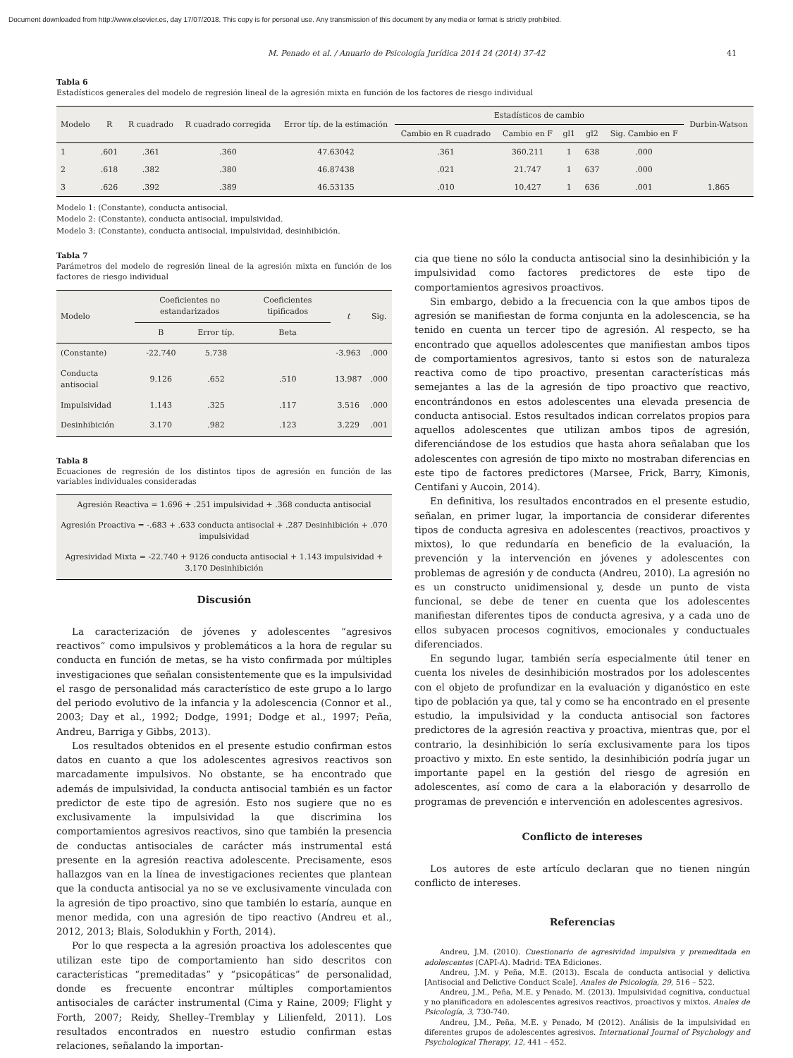Document downloaded from http://www.elsevier.es, day 17/07/2018. This copy is for personal use. Any transmission of this document by any media or format is strictly prohibited.
M. Penado et al. / Anuario de Psicología Jurídica 2014 24 (2014) 37-42 41
Tabla 6
Estadísticos generales del modelo de regresión lineal de la agresión mixta en función de los factores de riesgo individual
| Modelo | R | R cuadrado | R cuadrado corregida | Error típ. de la estimación | Estadísticos de cambio | | | | | Durbin-Watson |
| --- | --- | --- | --- | --- | --- | --- | --- | --- | --- | --- |
| | | | | | Cambio en R cuadrado | Cambio en F | gl1 | gl2 | Sig. Cambio en F | |
| 1 | .601 | .361 | .360 | 47.63042 | .361 | 360.211 | 1 | 638 | .000 | |
| 2 | .618 | .382 | .380 | 46.87438 | .021 | 21.747 | 1 | 637 | .000 | |
| 3 | .626 | .392 | .389 | 46.53135 | .010 | 10.427 | 1 | 636 | .001 | 1.865 |
Modelo 1: (Constante), conducta antisocial.
Modelo 2: (Constante), conducta antisocial, impulsividad.
Modelo 3: (Constante), conducta antisocial, impulsividad, desinhibición.
Tabla 7
Parámetros del modelo de regresión lineal de la agresión mixta en función de los factores de riesgo individual
| Modelo | Coeficientes no estandarizados | | Coeficientes tipificados | t | Sig. |
| --- | --- | --- | --- | --- | --- |
| | B | Error típ. | Beta | | |
| (Constante) | -22.740 | 5.738 | | -3.963 | .000 |
| Conducta antisocial | 9.126 | .652 | .510 | 13.987 | .000 |
| Impulsividad | 1.143 | .325 | .117 | 3.516 | .000 |
| Desinhibición | 3.170 | .982 | .123 | 3.229 | .001 |
Tabla 8
Ecuaciones de regresión de los distintos tipos de agresión en función de las variables individuales consideradas
| Agresión Reactiva = 1.696 + .251 impulsividad + .368 conducta antisocial |
| Agresión Proactiva = -.683 + .633 conducta antisocial + .287 Desinhibición + .070 impulsividad |
| Agresividad Mixta = -22.740 + 9126 conducta antisocial + 1.143 impulsividad + 3.170 Desinhibición |
Discusión
La caracterización de jóvenes y adolescentes “agresivos reactivos” como impulsivos y problemáticos a la hora de regular su conducta en función de metas, se ha visto confirmada por múltiples investigaciones que señalan consistentemente que es la impulsividad el rasgo de personalidad más característico de este grupo a lo largo del periodo evolutivo de la infancia y la adolescencia (Connor et al., 2003; Day et al., 1992; Dodge, 1991; Dodge et al., 1997; Peña, Andreu, Barriga y Gibbs, 2013).
Los resultados obtenidos en el presente estudio confirman estos datos en cuanto a que los adolescentes agresivos reactivos son marcadamente impulsivos. No obstante, se ha encontrado que además de impulsividad, la conducta antisocial también es un factor predictor de este tipo de agresión. Esto nos sugiere que no es exclusivamente la impulsividad la que discrimina los comportamientos agresivos reactivos, sino que también la presencia de conductas antisociales de carácter más instrumental está presente en la agresión reactiva adolescente. Precisamente, esos hallazgos van en la línea de investigaciones recientes que plantean que la conducta antisocial ya no se ve exclusivamente vinculada con la agresión de tipo proactivo, sino que también lo estaría, aunque en menor medida, con una agresión de tipo reactivo (Andreu et al., 2012, 2013; Blais, Solodukhin y Forth, 2014).
Por lo que respecta a la agresión proactiva los adolescentes que utilizan este tipo de comportamiento han sido descritos con características “premeditadas” y “psicopáticas” de personalidad, donde es frecuente encontrar múltiples comportamientos antisociales de carácter instrumental (Cima y Raine, 2009; Flight y Forth, 2007; Reidy, Shelley–Tremblay y Lilienfeld, 2011). Los resultados encontrados en nuestro estudio confirman estas relaciones, señalando la importan-
cia que tiene no sólo la conducta antisocial sino la desinhibición y la impulsividad como factores predictores de este tipo de comportamientos agresivos proactivos.
Sin embargo, debido a la frecuencia con la que ambos tipos de agresión se manifiestan de forma conjunta en la adolescencia, se ha tenido en cuenta un tercer tipo de agresión. Al respecto, se ha encontrado que aquellos adolescentes que manifiestan ambos tipos de comportamientos agresivos, tanto si estos son de naturaleza reactiva como de tipo proactivo, presentan características más semejantes a las de la agresión de tipo proactivo que reactivo, encontrándonos en estos adolescentes una elevada presencia de conducta antisocial. Estos resultados indican correlatos propios para aquellos adolescentes que utilizan ambos tipos de agresión, diferenciándose de los estudios que hasta ahora señalaban que los adolescentes con agresión de tipo mixto no mostraban diferencias en este tipo de factores predictores (Marsee, Frick, Barry, Kimonis, Centifani y Aucoin, 2014).
En definitiva, los resultados encontrados en el presente estudio, señalan, en primer lugar, la importancia de considerar diferentes tipos de conducta agresiva en adolescentes (reactivos, proactivos y mixtos), lo que redundaría en beneficio de la evaluación, la prevención y la intervención en jóvenes y adolescentes con problemas de agresión y de conducta (Andreu, 2010). La agresión no es un constructo unidimensional y, desde un punto de vista funcional, se debe de tener en cuenta que los adolescentes manifiestan diferentes tipos de conducta agresiva, y a cada uno de ellos subyacen procesos cognitivos, emocionales y conductuales diferenciados.
En segundo lugar, también sería especialmente útil tener en cuenta los niveles de desinhibición mostrados por los adolescentes con el objeto de profundizar en la evaluación y diganóstico en este tipo de población ya que, tal y como se ha encontrado en el presente estudio, la impulsividad y la conducta antisocial son factores predictores de la agresión reactiva y proactiva, mientras que, por el contrario, la desinhibición lo sería exclusivamente para los tipos proactivo y mixto. En este sentido, la desinhibición podría jugar un importante papel en la gestión del riesgo de agresión en adolescentes, así como de cara a la elaboración y desarrollo de programas de prevención e intervención en adolescentes agresivos.
Conflicto de intereses
Los autores de este artículo declaran que no tienen ningún conflicto de intereses.
Referencias
Andreu, J.M. (2010). Cuestionario de agresividad impulsiva y premeditada en adolescentes (CAPI-A). Madrid: TEA Ediciones.
Andreu, J.M. y Peña, M.E. (2013). Escala de conducta antisocial y delictiva [Antisocial and Delictive Conduct Scale]. Anales de Psicología, 29, 516 – 522.
Andreu, J.M., Peña, M.E. y Penado, M. (2013). Impulsividad cognitiva, conductual y no planificadora en adolescentes agresivos reactivos, proactivos y mixtos. Anales de Psicología, 3, 730-740.
Andreu, J.M., Peña, M.E. y Penado, M (2012). Análisis de la impulsividad en diferentes grupos de adolescentes agresivos. International Journal of Psychology and Psychological Therapy, 12, 441 – 452.